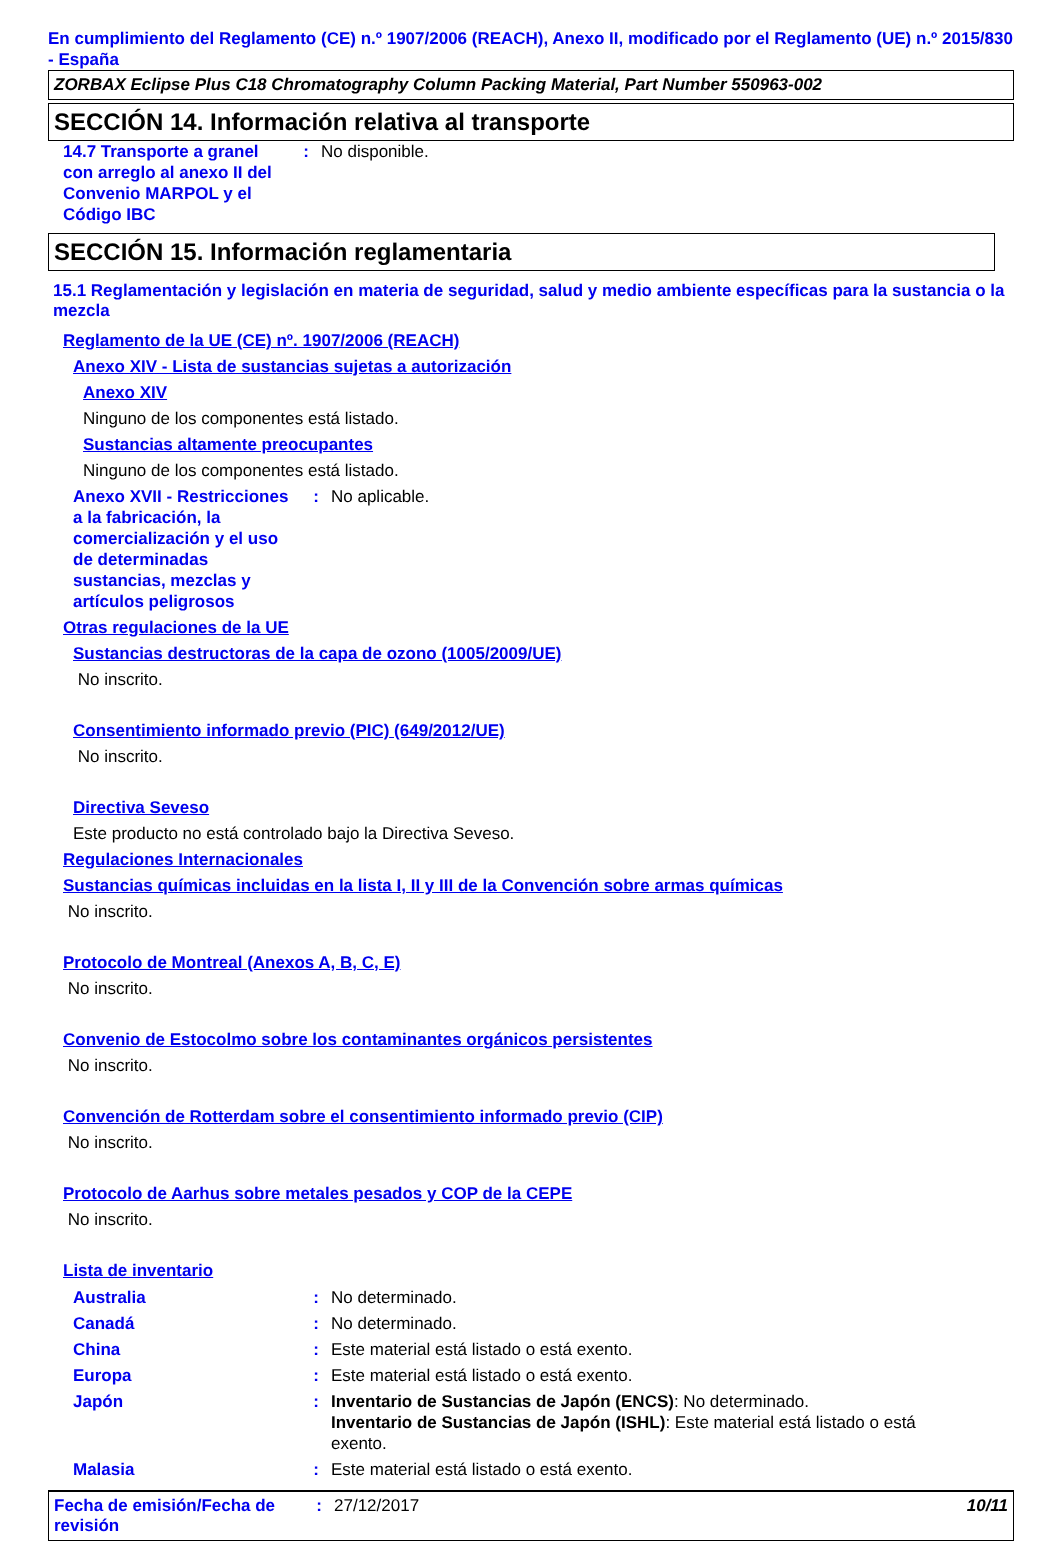En cumplimiento del Reglamento (CE) n.º 1907/2006 (REACH), Anexo II, modificado por el Reglamento (UE) n.º 2015/830 - España
ZORBAX Eclipse Plus C18 Chromatography Column Packing Material, Part Number 550963-002
SECCIÓN 14. Información relativa al transporte
14.7 Transporte a granel con arreglo al anexo II del Convenio MARPOL y el Código IBC
: No disponible.
SECCIÓN 15. Información reglamentaria
15.1 Reglamentación y legislación en materia de seguridad, salud y medio ambiente específicas para la sustancia o la mezcla
Reglamento de la UE (CE) nº. 1907/2006 (REACH)
Anexo XIV - Lista de sustancias sujetas a autorización
Anexo XIV
Ninguno de los componentes está listado.
Sustancias altamente preocupantes
Ninguno de los componentes está listado.
Anexo XVII - Restricciones a la fabricación, la comercialización y el uso de determinadas sustancias, mezclas y artículos peligrosos
: No aplicable.
Otras regulaciones de la UE
Sustancias destructoras de la capa de ozono (1005/2009/UE)
No inscrito.
Consentimiento informado previo (PIC) (649/2012/UE)
No inscrito.
Directiva Seveso
Este producto no está controlado bajo la Directiva Seveso.
Regulaciones Internacionales
Sustancias químicas incluidas en la lista I, II y III de la Convención sobre armas químicas
No inscrito.
Protocolo de Montreal (Anexos A, B, C, E)
No inscrito.
Convenio de Estocolmo sobre los contaminantes orgánicos persistentes
No inscrito.
Convención de Rotterdam sobre el consentimiento informado previo (CIP)
No inscrito.
Protocolo de Aarhus sobre metales pesados y COP de la CEPE
No inscrito.
Lista de inventario
Australia : No determinado.
Canadá : No determinado.
China : Este material está listado o está exento.
Europa : Este material está listado o está exento.
Japón : Inventario de Sustancias de Japón (ENCS): No determinado.
Inventario de Sustancias de Japón (ISHL): Este material está listado o está exento.
Malasia : Este material está listado o está exento.
Fecha de emisión/Fecha de revisión
: 27/12/2017 10/11